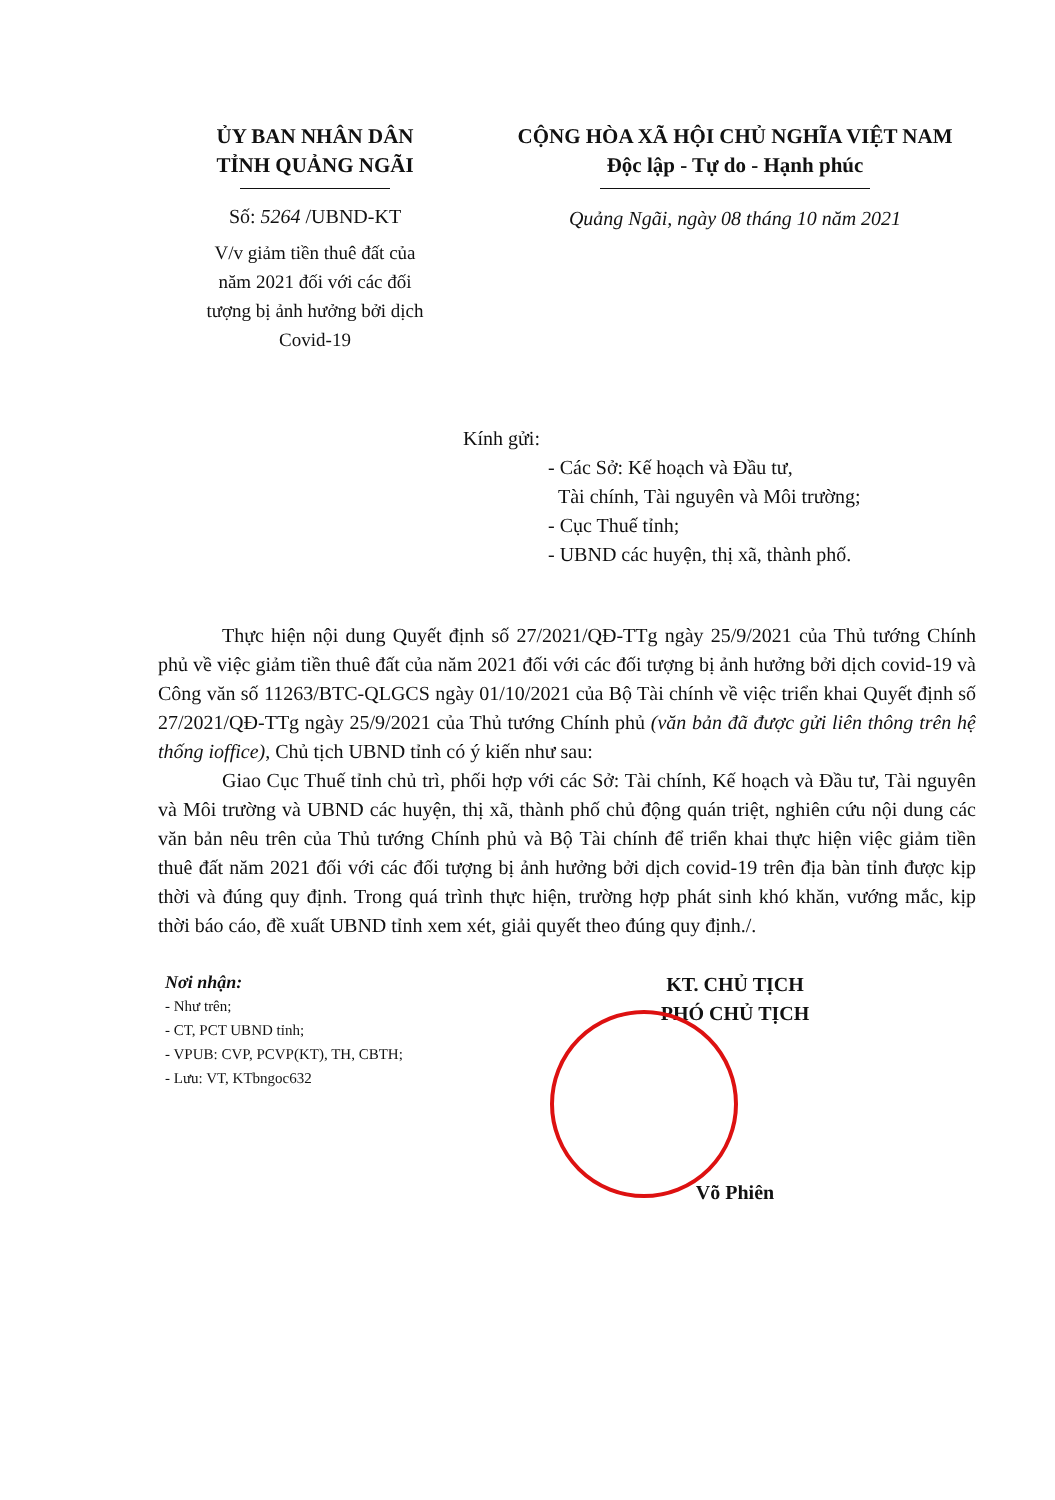ỦY BAN NHÂN DÂN
TỈNH QUẢNG NGÃI
Số: 5264 /UBND-KT
V/v giảm tiền thuê đất của
năm 2021 đối với các đối
tượng bị ảnh hưởng bởi dịch
Covid-19
CỘNG HÒA XÃ HỘI CHỦ NGHĨA VIỆT NAM
Độc lập - Tự do - Hạnh phúc
Quảng Ngãi, ngày 08 tháng 10 năm 2021
Kính gửi:
- Các Sở: Kế hoạch và Đầu tư,
Tài chính, Tài nguyên và Môi trường;
- Cục Thuế tỉnh;
- UBND các huyện, thị xã, thành phố.
Thực hiện nội dung Quyết định số 27/2021/QĐ-TTg ngày 25/9/2021 của Thủ tướng Chính phủ về việc giảm tiền thuê đất của năm 2021 đối với các đối tượng bị ảnh hưởng bởi dịch covid-19 và Công văn số 11263/BTC-QLGCS ngày 01/10/2021 của Bộ Tài chính về việc triển khai Quyết định số 27/2021/QĐ-TTg ngày 25/9/2021 của Thủ tướng Chính phủ (văn bản đã được gửi liên thông trên hệ thống ioffice), Chủ tịch UBND tỉnh có ý kiến như sau:
Giao Cục Thuế tỉnh chủ trì, phối hợp với các Sở: Tài chính, Kế hoạch và Đầu tư, Tài nguyên và Môi trường và UBND các huyện, thị xã, thành phố chủ động quán triệt, nghiên cứu nội dung các văn bản nêu trên của Thủ tướng Chính phủ và Bộ Tài chính để triển khai thực hiện việc giảm tiền thuê đất năm 2021 đối với các đối tượng bị ảnh hưởng bởi dịch covid-19 trên địa bàn tỉnh được kịp thời và đúng quy định. Trong quá trình thực hiện, trường hợp phát sinh khó khăn, vướng mắc, kịp thời báo cáo, đề xuất UBND tỉnh xem xét, giải quyết theo đúng quy định./.
Nơi nhận:
- Như trên;
- CT, PCT UBND tỉnh;
- VPUB: CVP, PCVP(KT), TH, CBTH;
- Lưu: VT, KTbngoc632
KT. CHỦ TỊCH
PHÓ CHỦ TỊCH
Võ Phiên